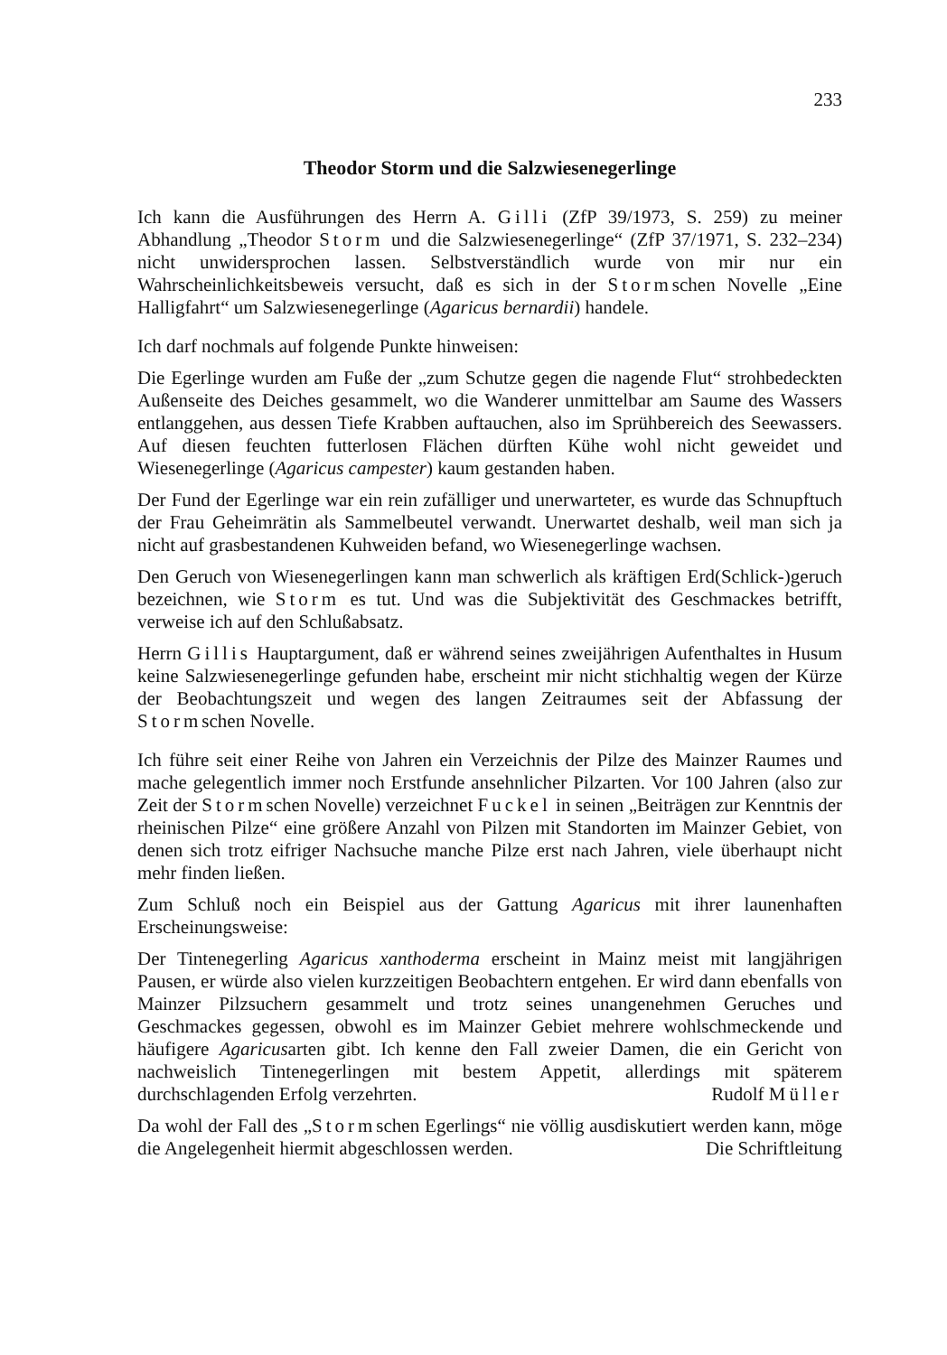233
Theodor Storm und die Salzwiesenegerlinge
Ich kann die Ausführungen des Herrn A. Gilli (ZfP 39/1973, S. 259) zu meiner Abhandlung „Theodor Storm und die Salzwiesenegerlinge“ (ZfP 37/1971, S. 232–234) nicht unwidersprochen lassen. Selbstverständlich wurde von mir nur ein Wahrscheinlichkeitsbeweis versucht, daß es sich in der Stormschen Novelle „Eine Halligfahrt“ um Salzwiesenegerlinge (Agaricus bernardii) handele.
Ich darf nochmals auf folgende Punkte hinweisen:
Die Egerlinge wurden am Fuße der „zum Schutze gegen die nagende Flut“ strohbedeckten Außenseite des Deiches gesammelt, wo die Wanderer unmittelbar am Saume des Wassers entlanggehen, aus dessen Tiefe Krabben auftauchen, also im Sprühbereich des Seewassers. Auf diesen feuchten futterlosen Flächen dürften Kühe wohl nicht geweidet und Wiesenegerlinge (Agaricus campester) kaum gestanden haben.
Der Fund der Egerlinge war ein rein zufälliger und unerwarteter, es wurde das Schnupftuch der Frau Geheimrätin als Sammelbeutel verwandt. Unerwartet deshalb, weil man sich ja nicht auf grasbestandenen Kuhweiden befand, wo Wiesenegerlinge wachsen.
Den Geruch von Wiesenegerlingen kann man schwerlich als kräftigen Erd(Schlick-)geruch bezeichnen, wie Storm es tut. Und was die Subjektivität des Geschmackes betrifft, verweise ich auf den Schlußabsatz.
Herrn Gillis Hauptargument, daß er während seines zweijährigen Aufenthaltes in Husum keine Salzwiesenegerlinge gefunden habe, erscheint mir nicht stichhaltig wegen der Kürze der Beobachtungszeit und wegen des langen Zeitraumes seit der Abfassung der Stormschen Novelle.
Ich führe seit einer Reihe von Jahren ein Verzeichnis der Pilze des Mainzer Raumes und mache gelegentlich immer noch Erstfunde ansehnlicher Pilzarten. Vor 100 Jahren (also zur Zeit der Stormschen Novelle) verzeichnet Fuckel in seinen „Beiträgen zur Kenntnis der rheinischen Pilze“ eine größere Anzahl von Pilzen mit Standorten im Mainzer Gebiet, von denen sich trotz eifriger Nachsuche manche Pilze erst nach Jahren, viele überhaupt nicht mehr finden ließen.
Zum Schluß noch ein Beispiel aus der Gattung Agaricus mit ihrer launenhaften Erscheinungsweise:
Der Tintenegerling Agaricus xanthoderma erscheint in Mainz meist mit langjährigen Pausen, er würde also vielen kurzzeitigen Beobachtern entgehen. Er wird dann ebenfalls von Mainzer Pilzsuchern gesammelt und trotz seines unangenehmen Geruches und Geschmackes gegessen, obwohl es im Mainzer Gebiet mehrere wohlschmeckende und häufigere Agaricusarten gibt. Ich kenne den Fall zweier Damen, die ein Gericht von nachweislich Tintenegerlingen mit bestem Appetit, allerdings mit späterem durchschlagenden Erfolg verzehrten. Rudolf Müller
Da wohl der Fall des „Stormschen Egerlings“ nie völlig ausdiskutiert werden kann, möge die Angelegenheit hiermit abgeschlossen werden. Die Schriftleitung